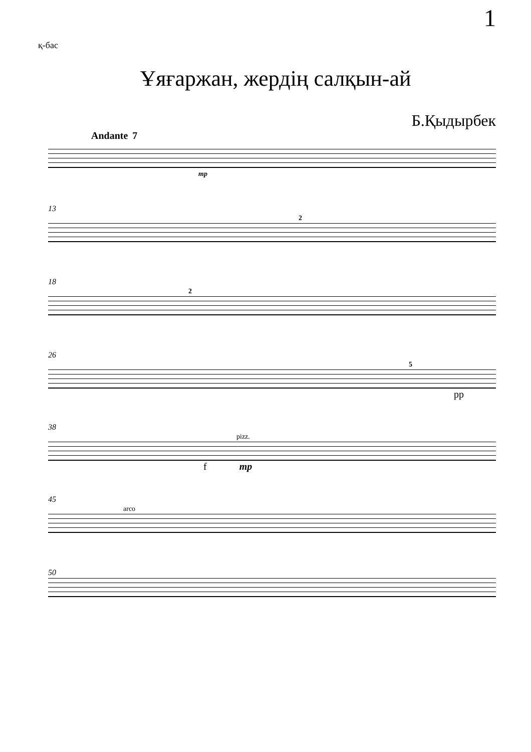1
қ-бас
Ұяғаржан, жердің салқын-ай
Б.Қыдырбек
Andante 7
mp
13
2
18
2
26
5
pp
38
pizz.
f mp
45
arco
50